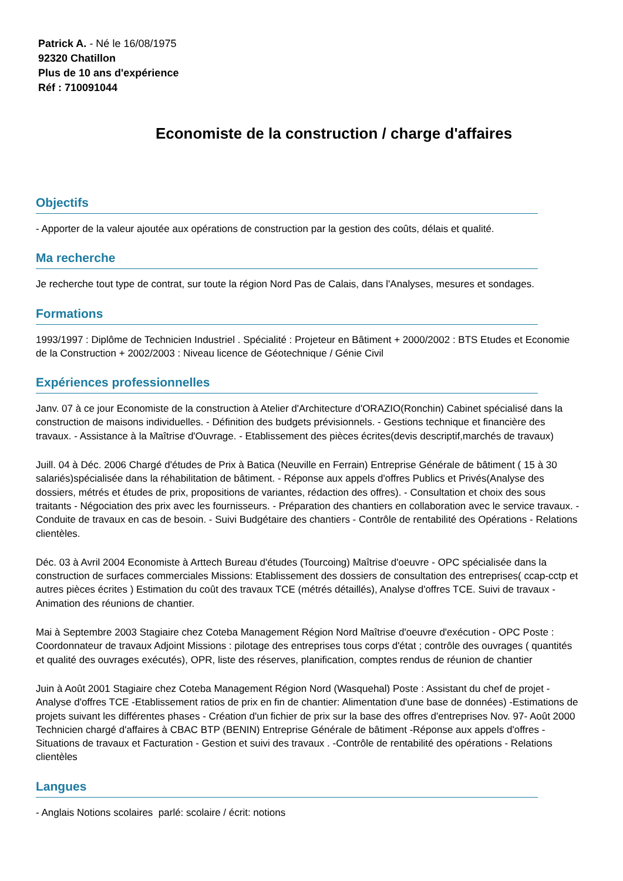Patrick A. - Né le 16/08/1975
92320 Chatillon
Plus de 10 ans d'expérience
Réf : 710091044
Economiste de la construction / charge d'affaires
Objectifs
- Apporter de la valeur ajoutée aux opérations de construction par la gestion des coûts, délais et qualité.
Ma recherche
Je recherche tout type de contrat, sur toute la région Nord Pas de Calais, dans l'Analyses, mesures et sondages.
Formations
1993/1997 : Diplôme de Technicien Industriel . Spécialité : Projeteur en Bâtiment + 2000/2002 : BTS Etudes et Economie de la Construction + 2002/2003 : Niveau licence de Géotechnique / Génie Civil
Expériences professionnelles
Janv. 07 à ce jour Economiste de la construction à Atelier d'Architecture d'ORAZIO(Ronchin) Cabinet spécialisé dans la construction de maisons individuelles. - Définition des budgets prévisionnels. - Gestions technique et financière des travaux. - Assistance à la Maîtrise d'Ouvrage. - Etablissement des pièces écrites(devis descriptif,marchés de travaux)
Juill. 04 à Déc. 2006 Chargé d'études de Prix à Batica (Neuville en Ferrain) Entreprise Générale de bâtiment ( 15 à 30 salariés)spécialisée dans la réhabilitation de bâtiment. - Réponse aux appels d'offres Publics et Privés(Analyse des dossiers, métrés et études de prix, propositions de variantes, rédaction des offres). - Consultation et choix des sous traitants - Négociation des prix avec les fournisseurs. - Préparation des chantiers en collaboration avec le service travaux. - Conduite de travaux en cas de besoin. - Suivi Budgétaire des chantiers - Contrôle de rentabilité des Opérations - Relations clientèles.
Déc. 03 à Avril 2004 Economiste à Arttech Bureau d'études (Tourcoing) Maîtrise d'oeuvre - OPC spécialisée dans la construction de surfaces commerciales Missions: Etablissement des dossiers de consultation des entreprises( ccap-cctp et autres pièces écrites ) Estimation du coût des travaux TCE (métrés détaillés), Analyse d'offres TCE. Suivi de travaux - Animation des réunions de chantier.
Mai à Septembre 2003 Stagiaire chez Coteba Management Région Nord Maîtrise d'oeuvre d'exécution - OPC Poste : Coordonnateur de travaux Adjoint Missions : pilotage des entreprises tous corps d'état ; contrôle des ouvrages ( quantités et qualité des ouvrages exécutés), OPR, liste des réserves, planification, comptes rendus de réunion de chantier
Juin à Août 2001 Stagiaire chez Coteba Management Région Nord (Wasquehal) Poste : Assistant du chef de projet -Analyse d'offres TCE -Etablissement ratios de prix en fin de chantier: Alimentation d'une base de données) -Estimations de projets suivant les différentes phases - Création d'un fichier de prix sur la base des offres d'entreprises Nov. 97- Août 2000 Technicien chargé d'affaires à CBAC BTP (BENIN) Entreprise Générale de bâtiment -Réponse aux appels d'offres - Situations de travaux et Facturation - Gestion et suivi des travaux . -Contrôle de rentabilité des opérations - Relations clientèles
Langues
- Anglais Notions scolaires parlé: scolaire / écrit: notions